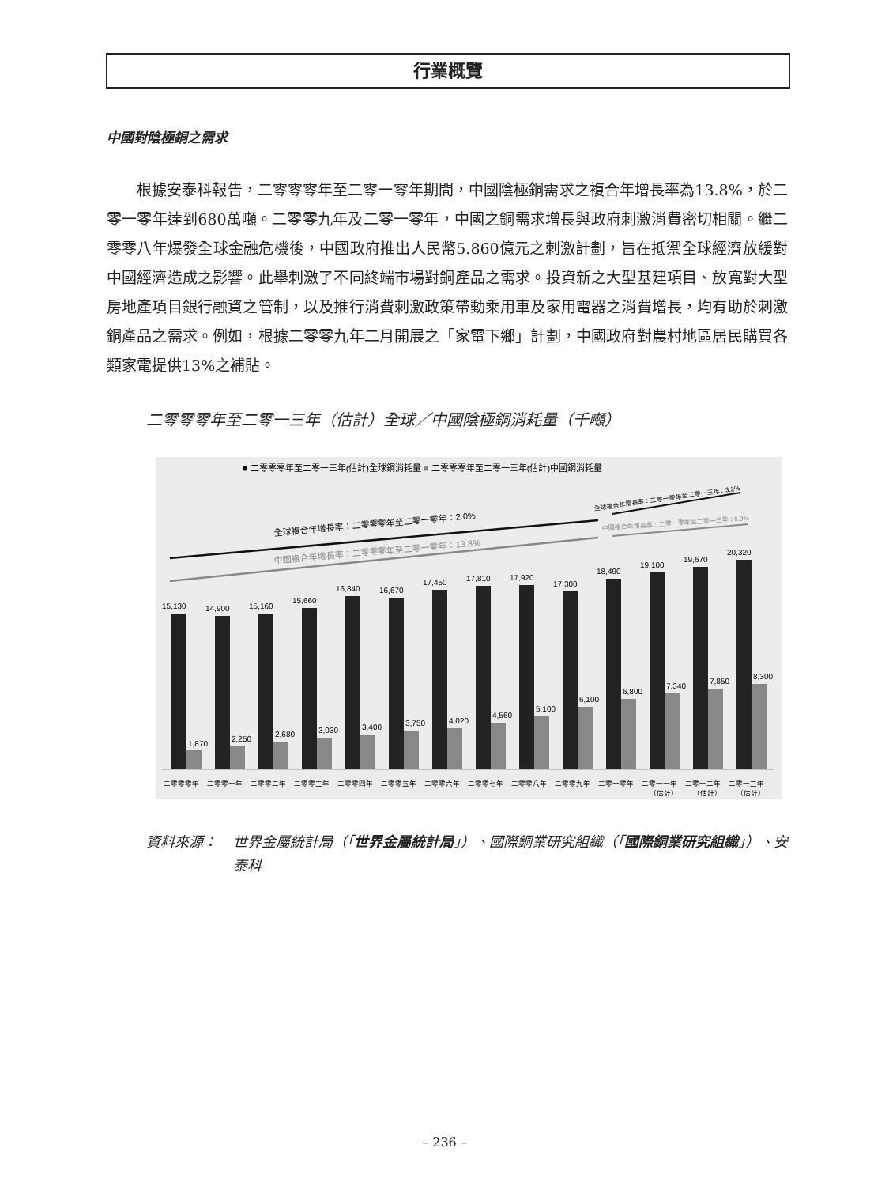行業概覽
中國對陰極銅之需求
根據安泰科報告，二零零零年至二零一零年期間，中國陰極銅需求之複合年增長率為13.8%，於二零一零年達到680萬噸。二零零九年及二零一零年，中國之銅需求增長與政府刺激消費密切相關。繼二零零八年爆發全球金融危機後，中國政府推出人民幣5.860億元之刺激計劃，旨在抵禦全球經濟放緩對中國經濟造成之影響。此舉刺激了不同終端市場對銅產品之需求。投資新之大型基建項目、放寬對大型房地產項目銀行融資之管制，以及推行消費刺激政策帶動乘用車及家用電器之消費增長，均有助於刺激銅產品之需求。例如，根據二零零九年二月開展之「家電下鄉」計劃，中國政府對農村地區居民購買各類家電提供13%之補貼。
二零零零年至二零一三年（估計）全球／中國陰極銅消耗量（千噸）
■ 二零零零年至二零一三年(估計)全球銅消耗量 ■ 二零零零年至二零一三年(估計)中國銅消耗量
全球複合年增長率：二零零零年至二零一零年：2.0%
中國複合年增長率：二零零零年至二零一零年：13.8%
全球複合年增長率：二零一零年至二零一三年：3.2%
中國複合年增長率：二零一零年至二零一三年：6.9%
15,130
1,870
14,900
2,250
15,160
2,680
15,660
3,030
16,840
3,400
16,670
3,750
17,450
4,020
17,810
4,560
17,920
5,100
17,300
6,100
18,490
6,800
19,100
7,340
19,670
7,850
20,320
8,300
二零零零年
二零零一年
二零零二年
二零零三年
二零零四年
二零零五年
二零零六年
二零零七年
二零零八年
二零零九年
二零一零年
二零一一年
二零一二年
二零一三年
（估計）
（估計）
（估計）
資料來源： 世界金屬統計局（「世界金屬統計局」）、國際銅業研究組織（「國際銅業研究組織」）、安泰科
– 236 –